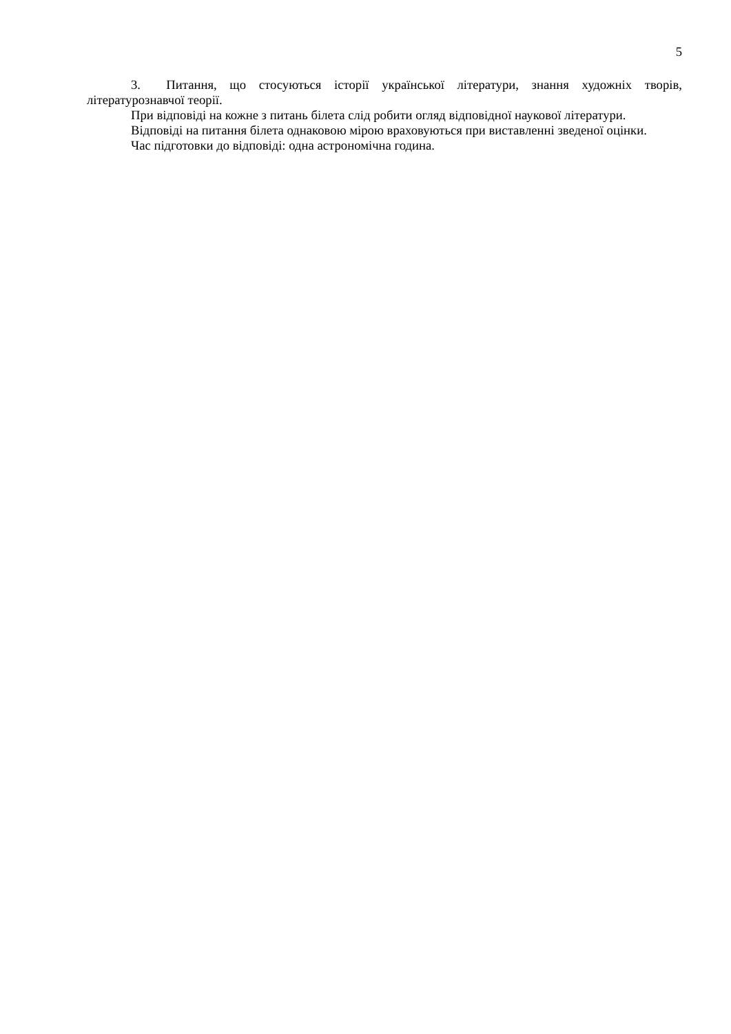5
3. Питання, що стосуються історії української літератури, знання художніх творів, літературознавчої теорії.
При відповіді на кожне з питань білета слід робити огляд відповідної наукової літератури.
Відповіді на питання білета однаковою мірою враховуються при виставленні зведеної оцінки.
Час підготовки до відповіді: одна астрономічна година.